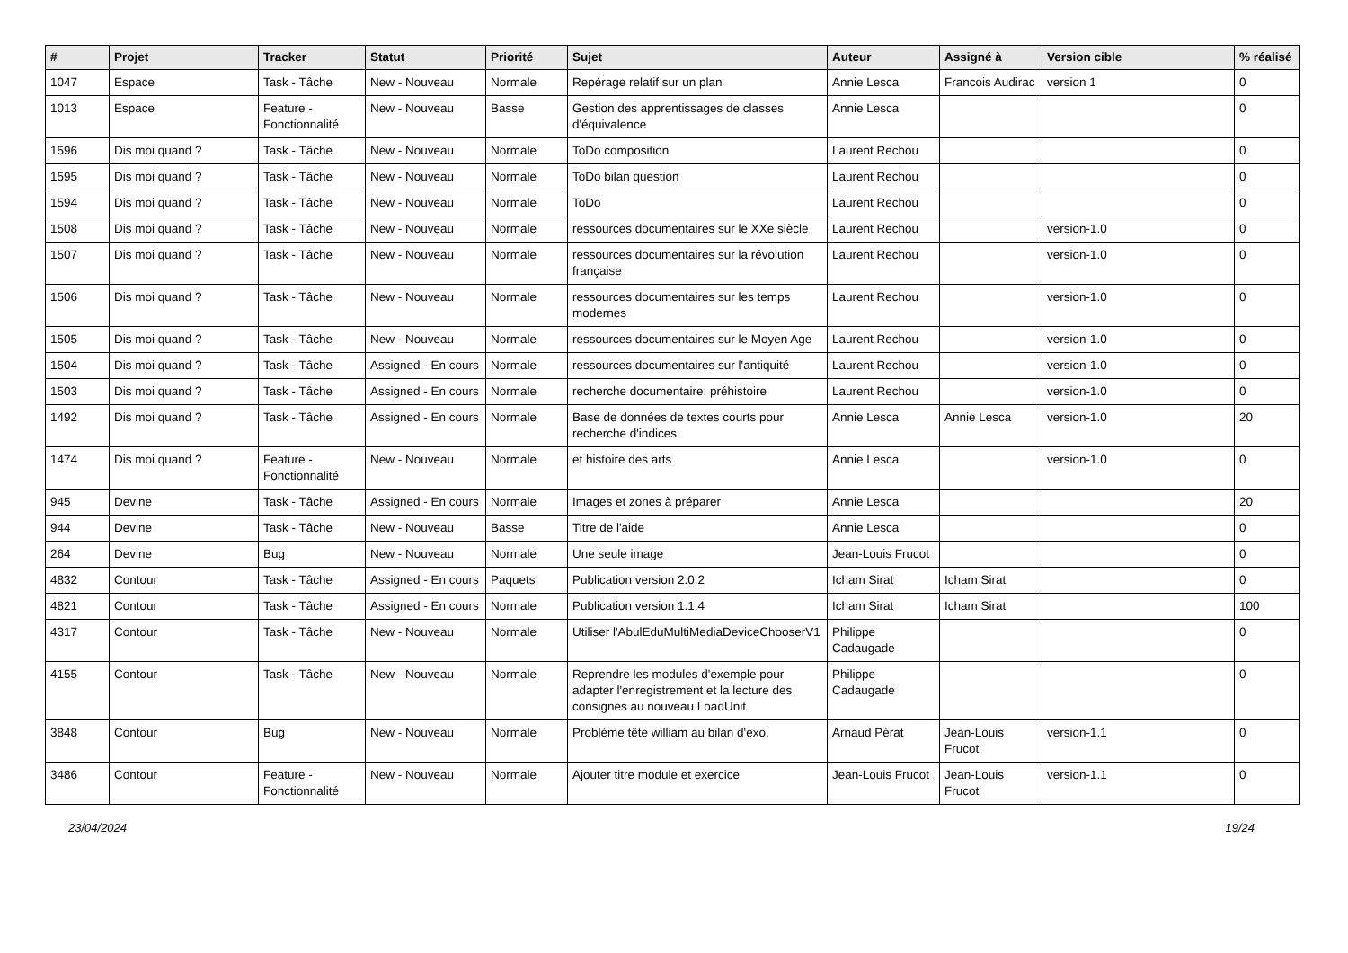| # | Projet | Tracker | Statut | Priorité | Sujet | Auteur | Assigné à | Version cible | % réalisé |
| --- | --- | --- | --- | --- | --- | --- | --- | --- | --- |
| 1047 | Espace | Task - Tâche | New - Nouveau | Normale | Repérage relatif sur un plan | Annie Lesca | Francois Audirac | version 1 | 0 |
| 1013 | Espace | Feature - Fonctionnalité | New - Nouveau | Basse | Gestion des apprentissages de classes d'équivalence | Annie Lesca | | | 0 |
| 1596 | Dis moi quand ? | Task - Tâche | New - Nouveau | Normale | ToDo composition | Laurent Rechou | | | 0 |
| 1595 | Dis moi quand ? | Task - Tâche | New - Nouveau | Normale | ToDo bilan question | Laurent Rechou | | | 0 |
| 1594 | Dis moi quand ? | Task - Tâche | New - Nouveau | Normale | ToDo | Laurent Rechou | | | 0 |
| 1508 | Dis moi quand ? | Task - Tâche | New - Nouveau | Normale | ressources documentaires sur le XXe siècle | Laurent Rechou | | version-1.0 | 0 |
| 1507 | Dis moi quand ? | Task - Tâche | New - Nouveau | Normale | ressources documentaires sur la révolution française | Laurent Rechou | | version-1.0 | 0 |
| 1506 | Dis moi quand ? | Task - Tâche | New - Nouveau | Normale | ressources documentaires sur les temps modernes | Laurent Rechou | | version-1.0 | 0 |
| 1505 | Dis moi quand ? | Task - Tâche | New - Nouveau | Normale | ressources documentaires sur le Moyen Age | Laurent Rechou | | version-1.0 | 0 |
| 1504 | Dis moi quand ? | Task - Tâche | Assigned - En cours | Normale | ressources documentaires sur l'antiquité | Laurent Rechou | | version-1.0 | 0 |
| 1503 | Dis moi quand ? | Task - Tâche | Assigned - En cours | Normale | recherche documentaire: préhistoire | Laurent Rechou | | version-1.0 | 0 |
| 1492 | Dis moi quand ? | Task - Tâche | Assigned - En cours | Normale | Base de données de textes courts pour recherche d'indices | Annie Lesca | Annie Lesca | version-1.0 | 20 |
| 1474 | Dis moi quand ? | Feature - Fonctionnalité | New - Nouveau | Normale | et histoire des arts | Annie Lesca | | version-1.0 | 0 |
| 945 | Devine | Task - Tâche | Assigned - En cours | Normale | Images et zones à préparer | Annie Lesca | | | 20 |
| 944 | Devine | Task - Tâche | New - Nouveau | Basse | Titre de l'aide | Annie Lesca | | | 0 |
| 264 | Devine | Bug | New - Nouveau | Normale | Une seule image | Jean-Louis Frucot | | | 0 |
| 4832 | Contour | Task - Tâche | Assigned - En cours | Paquets | Publication version 2.0.2 | Icham Sirat | Icham Sirat | | 0 |
| 4821 | Contour | Task - Tâche | Assigned - En cours | Normale | Publication version 1.1.4 | Icham Sirat | Icham Sirat | | 100 |
| 4317 | Contour | Task - Tâche | New - Nouveau | Normale | Utiliser l'AbulEduMultiMediaDeviceChooserV1 | Philippe Cadaugade | | | 0 |
| 4155 | Contour | Task - Tâche | New - Nouveau | Normale | Reprendre les modules d'exemple pour adapter l'enregistrement et la lecture des consignes au nouveau LoadUnit | Philippe Cadaugade | | | 0 |
| 3848 | Contour | Bug | New - Nouveau | Normale | Problème tête william au bilan d'exo. | Arnaud Pérat | Jean-Louis Frucot | version-1.1 | 0 |
| 3486 | Contour | Feature - Fonctionnalité | New - Nouveau | Normale | Ajouter titre module et exercice | Jean-Louis Frucot | Jean-Louis Frucot | version-1.1 | 0 |
23/04/2024 19/24